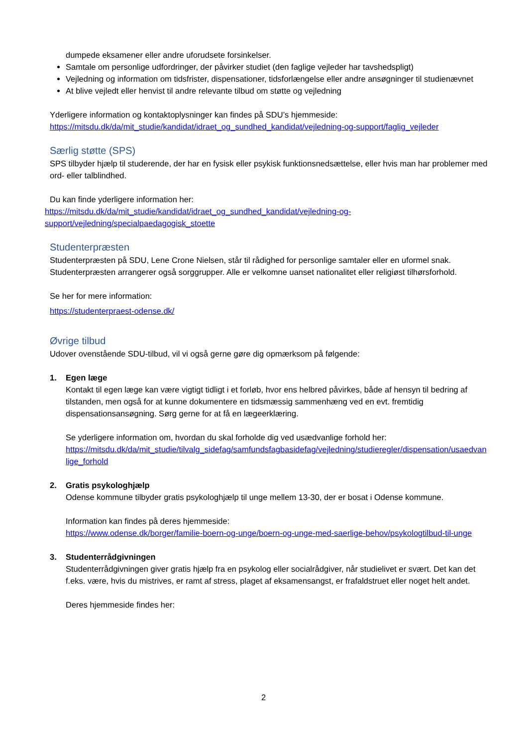dumpede eksamener eller andre uforudsete forsinkelser.
Samtale om personlige udfordringer, der påvirker studiet (den faglige vejleder har tavshedspligt)
Vejledning og information om tidsfrister, dispensationer, tidsforlængelse eller andre ansøgninger til studienævnet
At blive vejledt eller henvist til andre relevante tilbud om støtte og vejledning
Yderligere information og kontaktoplysninger kan findes på SDU’s hjemmeside:
https://mitsdu.dk/da/mit_studie/kandidat/idraet_og_sundhed_kandidat/vejledning-og-support/faglig_vejleder
Særlig støtte (SPS)
SPS tilbyder hjælp til studerende, der har en fysisk eller psykisk funktionsnedsættelse, eller hvis man har problemer med ord- eller talblindhed.
Du kan finde yderligere information her:
https://mitsdu.dk/da/mit_studie/kandidat/idraet_og_sundhed_kandidat/vejledning-og-support/vejledning/specialpaedagogisk_stoette
Studenterpræsten
Studenterpræsten på SDU, Lene Crone Nielsen, står til rådighed for personlige samtaler eller en uformel snak. Studenterpræsten arrangerer også sorggrupper. Alle er velkomne uanset nationalitet eller religiøst tilhørsforhold.
Se her for mere information:
https://studenterpraest-odense.dk/
Øvrige tilbud
Udover ovenstående SDU-tilbud, vil vi også gerne gøre dig opmærksom på følgende:
1. Egen læge
Kontakt til egen læge kan være vigtigt tidligt i et forløb, hvor ens helbred påvirkes, både af hensyn til bedring af tilstanden, men også for at kunne dokumentere en tidsmæssig sammenhæng ved en evt. fremtidig dispensationsansøgning. Sørg gerne for at få en lægeerklæring.
Se yderligere information om, hvordan du skal forholde dig ved usædvanlige forhold her:
https://mitsdu.dk/da/mit_studie/tilvalg_sidefag/samfundsfagbasidefag/vejledning/studieregler/dispensation/usaedvanlige_forhold
2. Gratis psykologhjælp
Odense kommune tilbyder gratis psykologhjælp til unge mellem 13-30, der er bosat i Odense kommune.
Information kan findes på deres hjemmeside:
https://www.odense.dk/borger/familie-boern-og-unge/boern-og-unge-med-saerlige-behov/psykologtilbud-til-unge
3. Studenterrådgivningen
Studenterrådgivningen giver gratis hjælp fra en psykolog eller socialrådgiver, når studielivet er svært. Det kan det f.eks. være, hvis du mistrives, er ramt af stress, plaget af eksamensangst, er frafaldstruet eller noget helt andet.
Deres hjemmeside findes her:
2